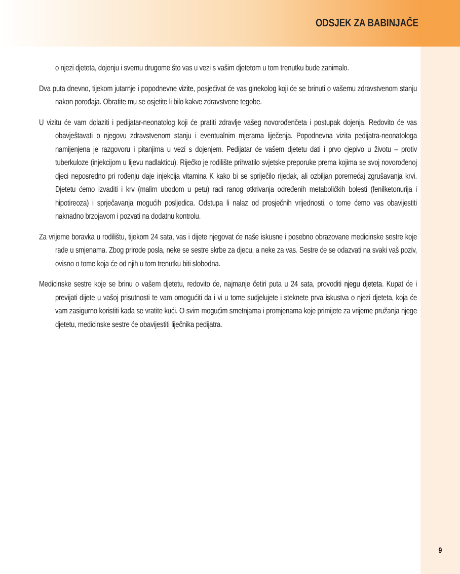ODSJEK ZA BABINJAČE
o njezi djeteta, dojenju i svemu drugome što vas u vezi s vašim djetetom u tom trenutku bude zanimalo.
Dva puta dnevno, tijekom jutarnje i popodnevne vizite, posjećivat će vas ginekolog koji će se brinuti o vašemu zdravstvenom stanju nakon porođaja. Obratite mu se osjetite li bilo kakve zdravstvene tegobe.
U vizitu će vam dolaziti i pedijatar-neonatolog koji će pratiti zdravlje vašeg novorođenčeta i postupak dojenja. Redovito će vas obavještavati o njegovu zdravstvenom stanju i eventualnim mjerama liječenja. Popodnevna vizita pedijatra-neonatologa namijenjena je razgovoru i pitanjima u vezi s dojenjem. Pedijatar će vašem djetetu dati i prvo cjepivo u životu – protiv tuberkuloze (injekcijom u lijevu nadlakticu). Riječko je rodilište prihvatilo svjetske preporuke prema kojima se svoj novorođenoj djeci neposredno pri rođenju daje injekcija vitamina K kako bi se spriječilo rijedak, ali ozbiljan poremećaj zgrušavanja krvi. Djetetu ćemo izvaditi i krv (malim ubodom u petu) radi ranog otkrivanja određenih metaboličkih bolesti (fenilketonurija i hipotireoza) i sprječavanja mogućih posljedica. Odstupa li nalaz od prosječnih vrijednosti, o tome ćemo vas obavijestiti naknadno brzojavom i pozvati na dodatnu kontrolu.
Za vrijeme boravka u rodilištu, tijekom 24 sata, vas i dijete njegovat će naše iskusne i posebno obrazovane medicinske sestre koje rade u smjenama. Zbog prirode posla, neke se sestre skrbe za djecu, a neke za vas. Sestre će se odazvati na svaki vaš poziv, ovisno o tome koja će od njih u tom trenutku biti slobodna.
Medicinske sestre koje se brinu o vašem djetetu, redovito će, najmanje četiri puta u 24 sata, provoditi njegu djeteta. Kupat će i previjati dijete u vašoj prisutnosti te vam omogućiti da i vi u tome sudjelujete i steknete prva iskustva o njezi djeteta, koja će vam zasigurno koristiti kada se vratite kući. O svim mogućim smetnjama i promjenama koje primijete za vrijeme pružanja njege djetetu, medicinske sestre će obavijestiti liječnika pedijatra.
9